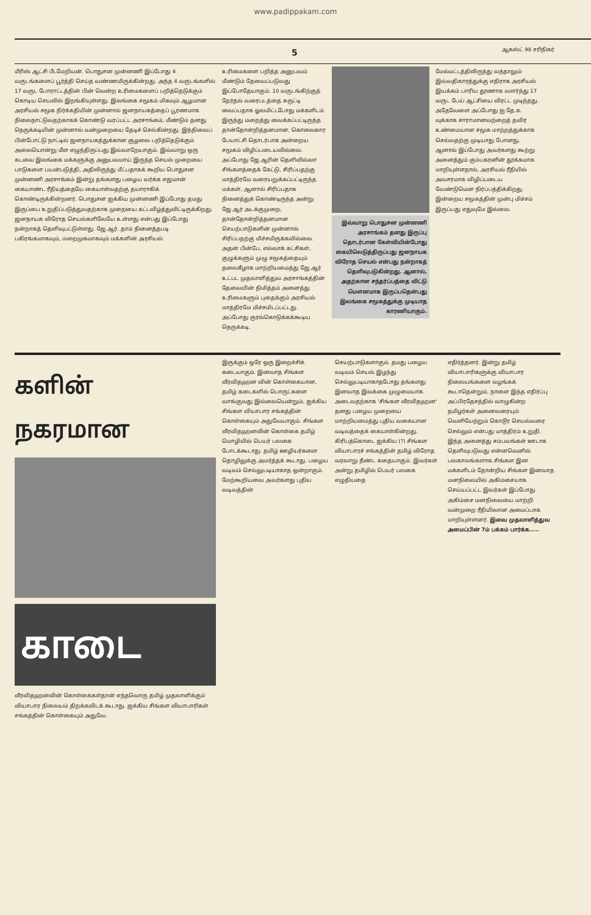www.padippakam.com
5 ஆகஸ்ட் 98 சரிநிகர்
மீரிஸ் ஆட்சி பீடமேறியன். பொதுசன முன்னணி இப்போது 4 வருடங்களைப் பூர்த்தி செய்த வண்ணமிருக்கின்றது. அந்த 4 வருடங்களில் 17 வருட போராட்டத்தின் பின் வென்ற உரிமைகளைப் பறித்தெடுக்கும் கொடிய செயலில் இறங்கியுள்ளது. இலங்கை சமூகம் மிகவும் ஆழமான அரசியல் சமூக நிர்க்கதியின் முன்னால் ஜனநாயகத்தைப் பூரணமாக நிலைநாட்டுவதற்காகக் கொண்டு வரப்பட்ட அரசாங்கம், மீண்டும் தனது நெருக்கடியின் முன்னால் வன்முறையை தேடிச் செல்கின்றது. இந்நிலைப் பின்போட்டு நாட்டில் ஜனநாயகத்துக்கான சூழலை பறித்தெடுக்கும் அலையொன்று மீள எழுந்திருப்பது இவ்வாறேயாகும். இவ்வாறு ஒரு கடவை இலங்கை மக்களுக்கு அனுபவமாய் இருந்த செயல் முறையை பாடுகளை பயன்படுத்தி, அதிலிருந்து மீட்பதாகக் கூறிய பொதுசன முன்னணி அரசாங்கம் இன்று தங்களது பழைய வர்க்க எஜமான் கையாண்ட ரீதியத்தையே கையாள்வதற்கு தயாராகிக் கொண்டிருக்கின்றனர். பொதுசன ஐக்கிய முன்னணி இப்போது தமது இருப்பை உறுதிப்படுத்துவதற்காக முறையை கட்டவிழ்த்துவிட்டிருக்கிறது. ஜனநாயக விரோத செயல்களிலேயே உள்ளது என்பது இப்போது நன்றாகத் தெளிவுபட்டுள்ளது. ஜே.ஆர். தாம் நினைத்தபடி பகிரங்கமாகவும், மறைமுகமாகவும் மக்களின் அரசியல்
உரிமைகளை பறித்த அனுபவம் மீண்டும் தேவைப்படுவது இப்போதேயாகும். 10 வருடங்கிற்குத் தேர்தல் வரைபடத்தை சுருட்டி வைப்பதாக ஓலமிட்டபோது மக்களிடம் இருந்து மறைத்து வைக்கப்பட்டிருந்த தான்தோன்றித்தனமான, கொலைகார பேயாட்சி தொடர்பாக அன்றைய சமூகம் விழிப்படையவில்லை. அப்போது ஜே.ஆரின் தெளிவில்லா சிங்களத்தைக் கேட்டு, சிரிப்பதற்கு மாத்திரமே வரையறுக்கப்பட்டிருந்த மக்கள், ஆனால் சிரிப்பதாக நினைத்துக் கொண்டிருந்த அன்று ஜே.ஆர் அடக்குமுறை, தான்தோன்றித்தனமான செயற்பாடுகளின் முன்னால் சிரிப்பதற்கு மிச்சமிருக்கவில்லை. அதன் பின்பே, எல்லாக் கட்சிகள், குழுக்களும் முழு சமூகத்தையும் தலைகீழாக மாற்றியமைத்து ஜே.ஆர் உட்பட முதலாளித்துவ அரசாங்கத்தின் தேவையின் நிமித்தம் அனைத்து உரிமைகளும் புதைக்கும் அரசியல் மாத்திரமே மிச்சமிடப்பட்டது. அப்போது குரல்கொடுக்கக்கூடிய நெருக்கடி.
இவ்வாறு பொதுசன முன்னணி அரசாங்கம் தனது இருப்பு தொடர்பான கேள்வியின்போது கையிலெடுத்திருப்பது ஜனநாயக விரோத செயல் என்பது நன்றாகத் தெளிவுபடுகின்றது. ஆனால், அதற்கான சந்தர்ப்பத்தை விட்டு மௌனமாக இருப்பதென்பது இலங்கை சமூகத்துக்கு முடியாத காரணியாகும்.
மேல்மட்டத்திலிருந்து வந்தாலும் இவ்வதிகாரத்துக்கு எதிராக அரசியல் இயக்கம் பாரிய தூணாக வளர்ந்து 17 வருட பேய் ஆட்சியை விரட்ட முடிந்தது. அதேவேளை அப்போது ஐ.தே.க. வுக்காக சாராமானவற்றைத் தவிர உண்மையான சமூக மாற்றத்துக்காக செல்வதற்கு முடியாது போனது. ஆனால் இப்போது அவர்களது கூற்று அனைத்தும் கும்பகரனின் தூக்கமாக மாறியுள்ளதால், அரசியல் ரீதியில் அவசரமாக விழிப்படைய வேண்டுமென நிர்ப்பந்திக்கிறது. இன்றைய சமூகத்தின் முன்பு மிச்சம் இருப்பது எதுவுமே இல்லை.
களின் நகரமான
காடை
வீரவிதஹனவின் கொள்கைகள்தான் எந்தவொரு தமிழ் முதலாளிக்கும் வியாபார நிலையம் திறக்கவிடக் கூடாது. ஐக்கிய சிங்கள வியாபாரிகள் சங்கத்தின் கொள்கையும் அதுவே.
இருக்கும் ஒரே ஒரு இறைச்சிக் கடையாகும். இனவாத சிங்கள வீரவிதஹன வின் கொள்கையான, தமிழ் கடைகளில் பொருட்களை வாங்குவது இல்லையென்றும், ஐக்கிய சிங்கள வியாபார சங்கத்தின் கொள்கையும் அதுவேயாகும். சிங்கள வீரவிதஹனவின் கொள்கை தமிழ் மொழியில் பெயர் பலகை போடக்கூடாது. தமிழ் ஊழியர்களை தொழிலுக்கு அமர்த்தக் கூடாது. பழைய வடிவம் செல்லுபடியாகாத ஒன்றாகும். மேற்கூறியவை அவர்களது புதிய வடிவத்தின்
செயற்பாடுகளாகும். தமது பழைய வடிவம் செயல் இழந்து செல்லுபடியாகாதபோது தங்களது இனவாத இலக்கை முழுமையாக அடைவதற்காக 'சிங்கள வீரவிதஹன' தனது பழைய முறையை மாற்றியமைத்து புதிய வகையான வடிவத்தைக் கையாள்கின்றது. கிரிபத்கொடை ஐக்கிய (?) சிங்கள வியாபாரச் சங்கத்தின் தமிழ் விரோத வரலாறு நீண்ட கதையாகும். இவர்கள் அன்று தமிழில் பெயர் பலகை எழுதியதை
எதிர்த்தனர். இன்று தமிழ் வியாபாரிகளுக்கு வியாபார நிலையங்களை வழங்கக் கூடாதென்றும், நாளை இந்த எதிர்ப்பு அப்பிரதேசத்தில் வாழுகின்ற தமிழர்கள் அனைவரையும் வெளியேற்றும் கொடூர செயல்வரை செல்லும் என்பது மாத்திரம் உறுதி. இந்த அனைத்து சம்பவங்கள் ஊடாக தெளிவுபடுவது என்னவெனில் பலகாலங்களாக சிங்கள இன மக்களிடம் தோன்றிய சிங்கள இனவாத மனநிலையில் அகிம்சையாக செய்யப்பட்ட இவர்கள் இப்போது அகிம்சை மனநிலையை மாற்றி வன்முறை ரீதியிலான அமைப்பாக மாறியுள்ளனர். இவை முதலாளித்துவ அமைப்பின் 7ம் பக்கம் பார்க்க.....